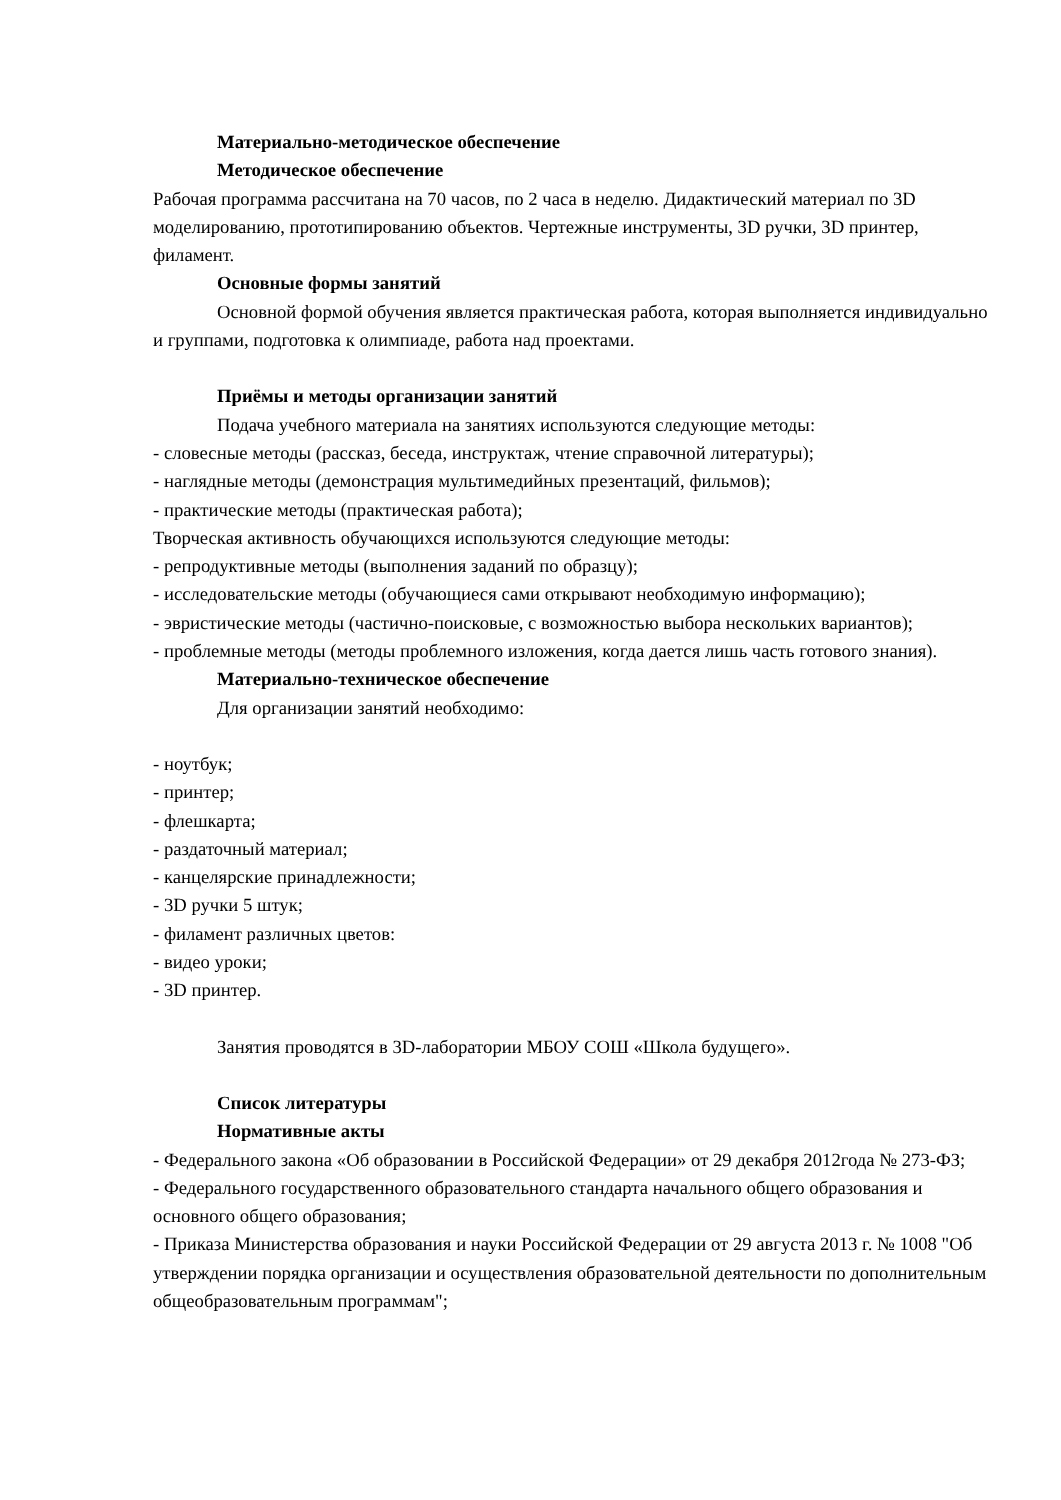Материально-методическое обеспечение
Методическое обеспечение
Рабочая программа рассчитана на 70 часов, по 2 часа в неделю. Дидактический материал по 3D моделированию, прототипированию объектов. Чертежные инструменты, 3D ручки, 3D принтер, филамент.
Основные формы занятий
Основной формой обучения является практическая работа, которая выполняется индивидуально и группами, подготовка к олимпиаде, работа над проектами.
Приёмы и методы организации занятий
Подача учебного материала на занятиях используются следующие методы:
- словесные методы (рассказ, беседа, инструктаж, чтение справочной литературы);
- наглядные методы (демонстрация мультимедийных презентаций, фильмов);
- практические методы (практическая работа);
Творческая активность обучающихся используются следующие методы:
- репродуктивные методы (выполнения заданий по образцу);
- исследовательские методы (обучающиеся сами открывают необходимую информацию);
- эвристические методы (частично-поисковые, с возможностью выбора нескольких вариантов);
- проблемные методы (методы проблемного изложения, когда дается лишь часть готового знания).
Материально-техническое обеспечение
Для организации занятий необходимо:
- ноутбук;
- принтер;
- флешкарта;
- раздаточный материал;
- канцелярские принадлежности;
- 3D ручки 5 штук;
- филамент различных цветов:
- видео уроки;
- 3D принтер.
Занятия проводятся в 3D-лаборатории МБОУ СОШ «Школа будущего».
Список литературы
Нормативные акты
- Федерального закона «Об образовании в Российской Федерации» от 29 декабря 2012года № 273-ФЗ;
- Федерального государственного образовательного стандарта начального общего образования и основного общего образования;
- Приказа Министерства образования и науки Российской Федерации от 29 августа 2013 г. № 1008 "Об утверждении порядка организации и осуществления образовательной деятельности по дополнительным общеобразовательным программам";